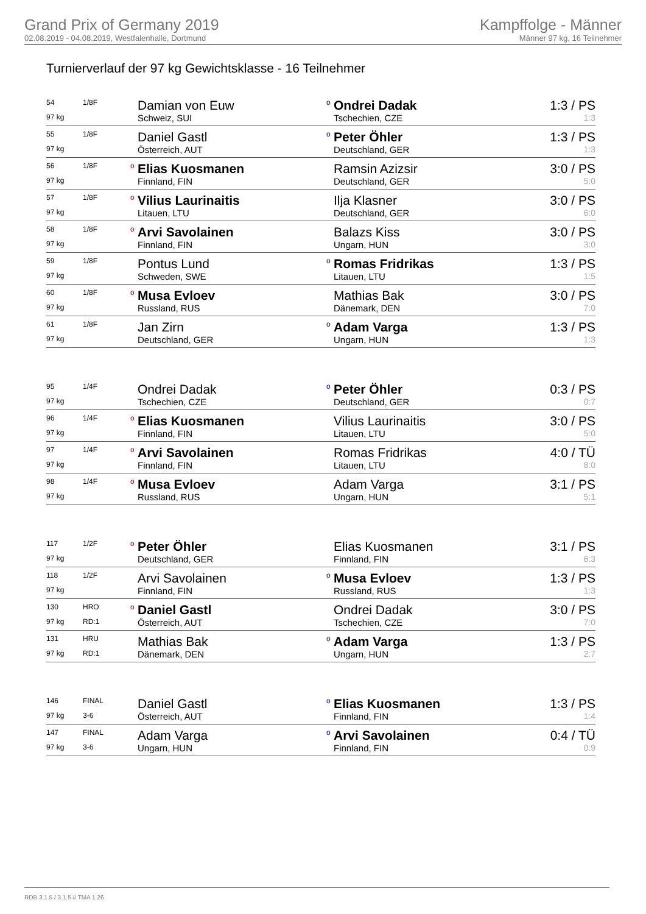Grand Prix of Germany 2019
02.08.2019 - 04.08.2019, Westfalenhalle, Dortmund
Kampffolge - Männer
Männer 97 kg, 16 Teilnehmer
Turnierverlauf der 97 kg Gewichtsklasse - 16 Teilnehmer
| 54 | 1/8F | | Damian von Euw | o | Ondrei Dadak | 1:3 / PS |
| 97 kg | | | Schweiz, SUI | | Tschechien, CZE | 1:3 |
| 55 | 1/8F | | Daniel Gastl | o | Peter Öhler | 1:3 / PS |
| 97 kg | | | Österreich, AUT | | Deutschland, GER | 1:3 |
| 56 | 1/8F | o | Elias Kuosmanen | | Ramsin Azizsir | 3:0 / PS |
| 97 kg | | | Finnland, FIN | | Deutschland, GER | 5:0 |
| 57 | 1/8F | o | Vilius Laurinaitis | | Ilja Klasner | 3:0 / PS |
| 97 kg | | | Litauen, LTU | | Deutschland, GER | 6:0 |
| 58 | 1/8F | o | Arvi Savolainen | | Balazs Kiss | 3:0 / PS |
| 97 kg | | | Finnland, FIN | | Ungarn, HUN | 3:0 |
| 59 | 1/8F | | Pontus Lund | o | Romas Fridrikas | 1:3 / PS |
| 97 kg | | | Schweden, SWE | | Litauen, LTU | 1:5 |
| 60 | 1/8F | o | Musa Evloev | | Mathias Bak | 3:0 / PS |
| 97 kg | | | Russland, RUS | | Dänemark, DEN | 7:0 |
| 61 | 1/8F | | Jan Zirn | o | Adam Varga | 1:3 / PS |
| 97 kg | | | Deutschland, GER | | Ungarn, HUN | 1:3 |
| 95 | 1/4F | | Ondrei Dadak | o | Peter Öhler | 0:3 / PS |
| 97 kg | | | Tschechien, CZE | | Deutschland, GER | 0:7 |
| 96 | 1/4F | o | Elias Kuosmanen | | Vilius Laurinaitis | 3:0 / PS |
| 97 kg | | | Finnland, FIN | | Litauen, LTU | 5:0 |
| 97 | 1/4F | o | Arvi Savolainen | | Romas Fridrikas | 4:0 / TÜ |
| 97 kg | | | Finnland, FIN | | Litauen, LTU | 8:0 |
| 98 | 1/4F | o | Musa Evloev | | Adam Varga | 3:1 / PS |
| 97 kg | | | Russland, RUS | | Ungarn, HUN | 5:1 |
| 117 | 1/2F | o | Peter Öhler | | Elias Kuosmanen | 3:1 / PS |
| 97 kg | | | Deutschland, GER | | Finnland, FIN | 6:3 |
| 118 | 1/2F | | Arvi Savolainen | o | Musa Evloev | 1:3 / PS |
| 97 kg | | | Finnland, FIN | | Russland, RUS | 1:3 |
| 130 | HRO | o | Daniel Gastl | | Ondrei Dadak | 3:0 / PS |
| 97 kg | RD:1 | | Österreich, AUT | | Tschechien, CZE | 7:0 |
| 131 | HRU | | Mathias Bak | o | Adam Varga | 1:3 / PS |
| 97 kg | RD:1 | | Dänemark, DEN | | Ungarn, HUN | 2:7 |
| 146 | FINAL | | Daniel Gastl | o | Elias Kuosmanen | 1:3 / PS |
| 97 kg | 3-6 | | Österreich, AUT | | Finnland, FIN | 1:4 |
| 147 | FINAL | | Adam Varga | o | Arvi Savolainen | 0:4 / TÜ |
| 97 kg | 3-6 | | Ungarn, HUN | | Finnland, FIN | 0:9 |
RDB 3.1.5 / 3.1.5 // TMA 1.26